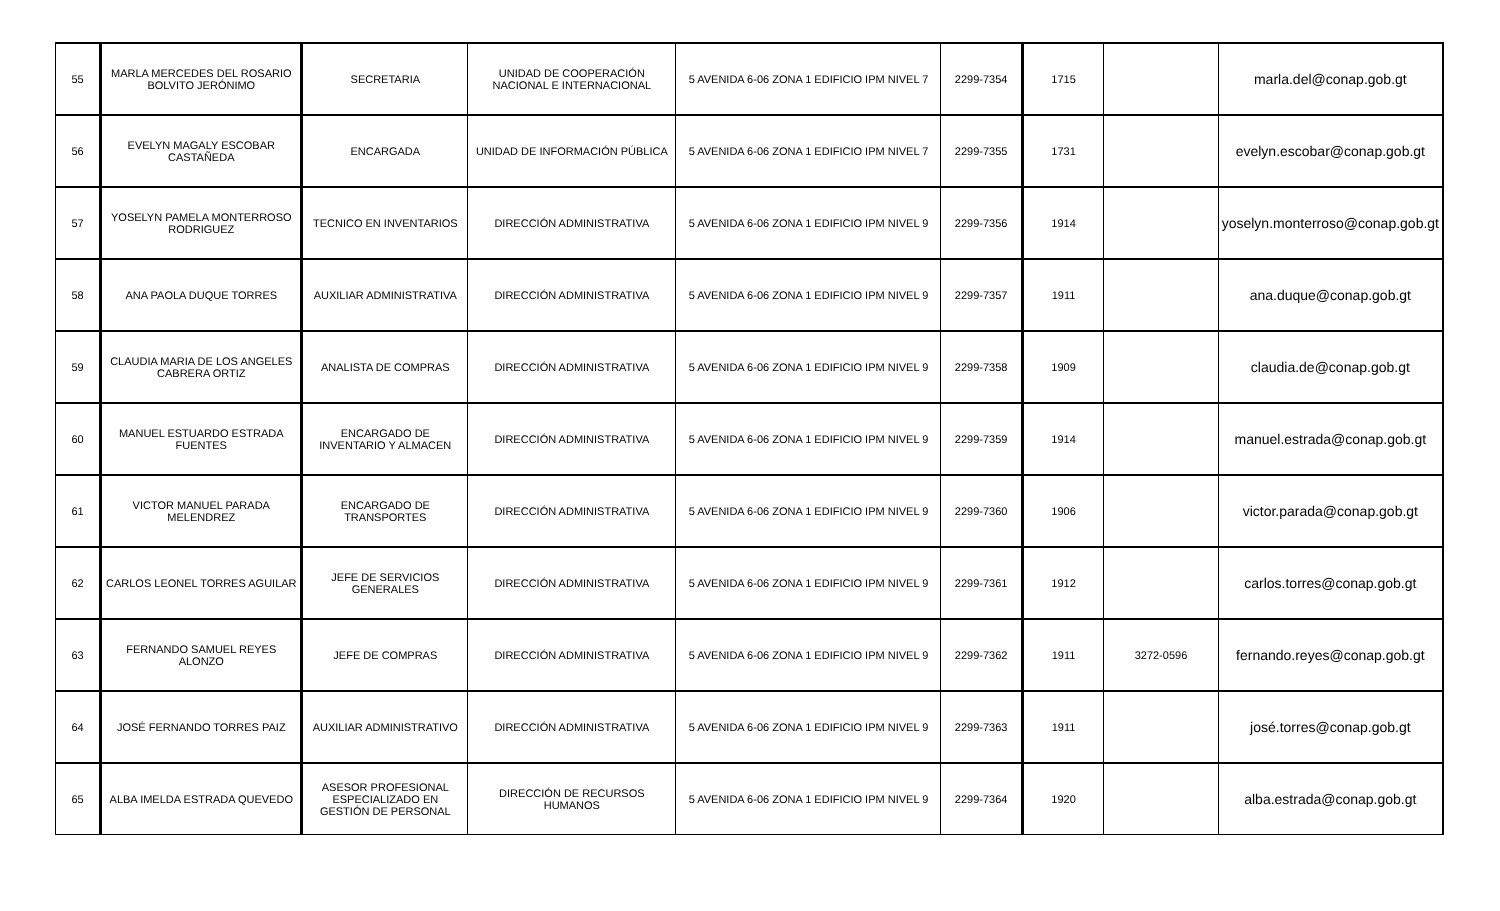| 55 | MARLA MERCEDES DEL ROSARIO BOLVITO JERÓNIMO | SECRETARIA | UNIDAD DE COOPERACIÓN NACIONAL E INTERNACIONAL | 5 AVENIDA 6-06 ZONA 1 EDIFICIO IPM NIVEL 7 | 2299-7354 | 1715 | | marla.del@conap.gob.gt |
| 56 | EVELYN MAGALY ESCOBAR CASTAÑEDA | ENCARGADA | UNIDAD DE INFORMACIÓN PÚBLICA | 5 AVENIDA 6-06 ZONA 1 EDIFICIO IPM NIVEL 7 | 2299-7355 | 1731 | | evelyn.escobar@conap.gob.gt |
| 57 | YOSELYN PAMELA MONTERROSO RODRIGUEZ | TECNICO EN INVENTARIOS | DIRECCIÓN ADMINISTRATIVA | 5 AVENIDA 6-06 ZONA 1 EDIFICIO IPM NIVEL 9 | 2299-7356 | 1914 | | yoselyn.monterroso@conap.gob.gt |
| 58 | ANA PAOLA DUQUE TORRES | AUXILIAR ADMINISTRATIVA | DIRECCIÓN ADMINISTRATIVA | 5 AVENIDA 6-06 ZONA 1 EDIFICIO IPM NIVEL 9 | 2299-7357 | 1911 | | ana.duque@conap.gob.gt |
| 59 | CLAUDIA MARIA DE LOS ANGELES CABRERA ORTIZ | ANALISTA DE COMPRAS | DIRECCIÓN ADMINISTRATIVA | 5 AVENIDA 6-06 ZONA 1 EDIFICIO IPM NIVEL 9 | 2299-7358 | 1909 | | claudia.de@conap.gob.gt |
| 60 | MANUEL ESTUARDO ESTRADA FUENTES | ENCARGADO DE INVENTARIO Y ALMACEN | DIRECCIÓN ADMINISTRATIVA | 5 AVENIDA 6-06 ZONA 1 EDIFICIO IPM NIVEL 9 | 2299-7359 | 1914 | | manuel.estrada@conap.gob.gt |
| 61 | VICTOR MANUEL PARADA MELENDREZ | ENCARGADO DE TRANSPORTES | DIRECCIÓN ADMINISTRATIVA | 5 AVENIDA 6-06 ZONA 1 EDIFICIO IPM NIVEL 9 | 2299-7360 | 1906 | | victor.parada@conap.gob.gt |
| 62 | CARLOS LEONEL TORRES AGUILAR | JEFE DE SERVICIOS GENERALES | DIRECCIÓN ADMINISTRATIVA | 5 AVENIDA 6-06 ZONA 1 EDIFICIO IPM NIVEL 9 | 2299-7361 | 1912 | | carlos.torres@conap.gob.gt |
| 63 | FERNANDO SAMUEL REYES ALONZO | JEFE DE COMPRAS | DIRECCIÓN ADMINISTRATIVA | 5 AVENIDA 6-06 ZONA 1 EDIFICIO IPM NIVEL 9 | 2299-7362 | 1911 | 3272-0596 | fernando.reyes@conap.gob.gt |
| 64 | JOSÉ FERNANDO TORRES PAIZ | AUXILIAR ADMINISTRATIVO | DIRECCIÓN ADMINISTRATIVA | 5 AVENIDA 6-06 ZONA 1 EDIFICIO IPM NIVEL 9 | 2299-7363 | 1911 | | josé.torres@conap.gob.gt |
| 65 | ALBA IMELDA ESTRADA QUEVEDO | ASESOR PROFESIONAL ESPECIALIZADO EN GESTIÓN DE PERSONAL | DIRECCIÓN DE RECURSOS HUMANOS | 5 AVENIDA 6-06 ZONA 1 EDIFICIO IPM NIVEL 9 | 2299-7364 | 1920 | | alba.estrada@conap.gob.gt |